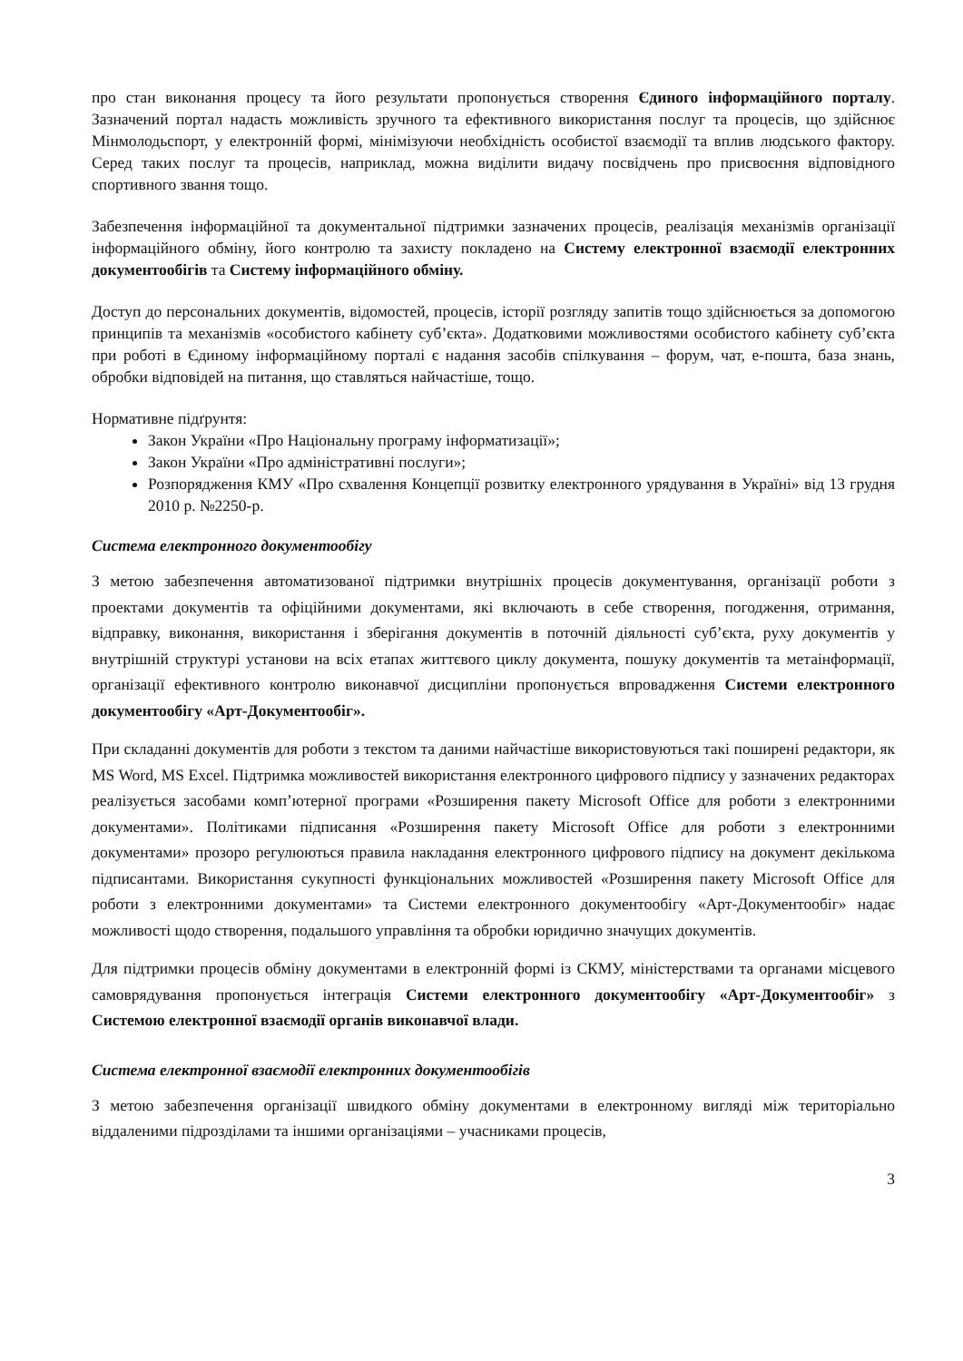про стан виконання процесу та його результати пропонується створення Єдиного інформаційного порталу. Зазначений портал надасть можливість зручного та ефективного використання послуг та процесів, що здійснює Мінмолодьспорт, у електронній формі, мінімізуючи необхідність особистої взаємодії та вплив людського фактору. Серед таких послуг та процесів, наприклад, можна виділити видачу посвідчень про присвоєння відповідного спортивного звання тощо.
Забезпечення інформаційної та документальної підтримки зазначених процесів, реалізація механізмів організації інформаційного обміну, його контролю та захисту покладено на Систему електронної взаємодії електронних документообігів та Систему інформаційного обміну.
Доступ до персональних документів, відомостей, процесів, історії розгляду запитів тощо здійснюється за допомогою принципів та механізмів «особистого кабінету суб’єкта». Додатковими можливостями особистого кабінету суб’єкта при роботі в Єдиному інформаційному порталі є надання засобів спілкування – форум, чат, е-пошта, база знань, обробки відповідей на питання, що ставляться найчастіше, тощо.
Нормативне підґрунтя:
Закон України «Про Національну програму інформатизації»;
Закон України «Про адміністративні послуги»;
Розпорядження КМУ «Про схвалення Концепції розвитку електронного урядування в Україні» від 13 грудня 2010 р. №2250-р.
Система електронного документообігу
З метою забезпечення автоматизованої підтримки внутрішніх процесів документування, організації роботи з проектами документів та офіційними документами, які включають в себе створення, погодження, отримання, відправку, виконання, використання і зберігання документів в поточній діяльності суб’єкта, руху документів у внутрішній структурі установи на всіх етапах життєвого циклу документа, пошуку документів та метаінформації, організації ефективного контролю виконавчої дисципліни пропонується впровадження Системи електронного документообігу «Арт-Документообіг».
При складанні документів для роботи з текстом та даними найчастіше використовуються такі поширені редактори, як MS Word, MS Excel. Підтримка можливостей використання електронного цифрового підпису у зазначених редакторах реалізується засобами комп’ютерної програми «Розширення пакету Microsoft Office для роботи з електронними документами». Політиками підписання «Розширення пакету Microsoft Office для роботи з електронними документами» прозоро регулюються правила накладання електронного цифрового підпису на документ декількома підписантами. Використання сукупності функціональних можливостей «Розширення пакету Microsoft Office для роботи з електронними документами» та Системи електронного документообігу «Арт-Документообіг» надає можливості щодо створення, подальшого управління та обробки юридично значущих документів.
Для підтримки процесів обміну документами в електронній формі із СКМУ, міністерствами та органами місцевого самоврядування пропонується інтеграція Системи електронного документообігу «Арт-Документообіг» з Системою електронної взаємодії органів виконавчої влади.
Система електронної взаємодії електронних документообігів
З метою забезпечення організації швидкого обміну документами в електронному вигляді між територіально віддаленими підрозділами та іншими організаціями – учасниками процесів,
3